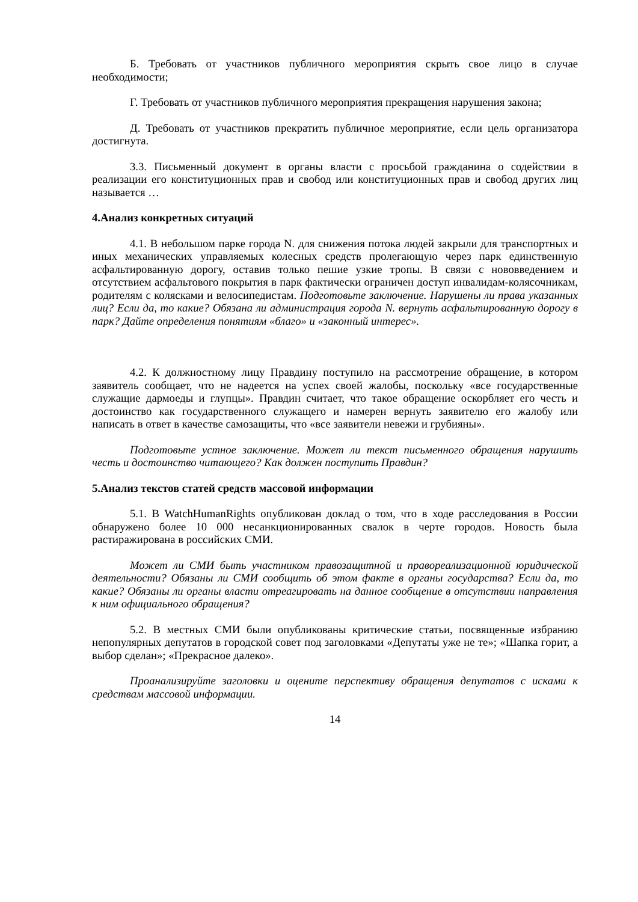Б. Требовать от участников публичного мероприятия скрыть свое лицо в случае необходимости;
Г. Требовать от участников публичного мероприятия прекращения нарушения закона;
Д. Требовать от участников прекратить публичное мероприятие, если цель организатора достигнута.
3.3. Письменный документ в органы власти с просьбой гражданина о содействии в реализации его конституционных прав и свобод или конституционных прав и свобод других лиц называется …
4.Анализ конкретных ситуаций
4.1. В небольшом парке города N. для снижения потока людей закрыли для транспортных и иных механических управляемых колесных средств пролегающую через парк единственную асфальтированную дорогу, оставив только пешие узкие тропы. В связи с нововведением и отсутствием асфальтового покрытия в парк фактически ограничен доступ инвалидам-колясочникам, родителям с колясками и велосипедистам. Подготовьте заключение. Нарушены ли права указанных лиц? Если да, то какие? Обязана ли администрация города N. вернуть асфальтированную дорогу в парк? Дайте определения понятиям «благо» и «законный интерес».
4.2. К должностному лицу Правдину поступило на рассмотрение обращение, в котором заявитель сообщает, что не надеется на успех своей жалобы, поскольку «все государственные служащие дармоеды и глупцы». Правдин считает, что такое обращение оскорбляет его честь и достоинство как государственного служащего и намерен вернуть заявителю его жалобу или написать в ответ в качестве самозащиты, что «все заявители невежи и грубияны».
Подготовьте устное заключение. Может ли текст письменного обращения нарушить честь и достоинство читающего? Как должен поступить Правдин?
5.Анализ текстов статей средств массовой информации
5.1. В WatchHumanRights опубликован доклад о том, что в ходе расследования в России обнаружено более 10 000 несанкционированных свалок в черте городов. Новость была растиражирована в российских СМИ.
Может ли СМИ быть участником правозащитной и правореализационной юридической деятельности? Обязаны ли СМИ сообщить об этом факте в органы государства? Если да, то какие? Обязаны ли органы власти отреагировать на данное сообщение в отсутствии направления к ним официального обращения?
5.2. В местных СМИ были опубликованы критические статьи, посвященные избранию непопулярных депутатов в городской совет под заголовками «Депутаты уже не те»; «Шапка горит, а выбор сделан»; «Прекрасное далеко».
Проанализируйте заголовки и оцените перспективу обращения депутатов с исками к средствам массовой информации.
14